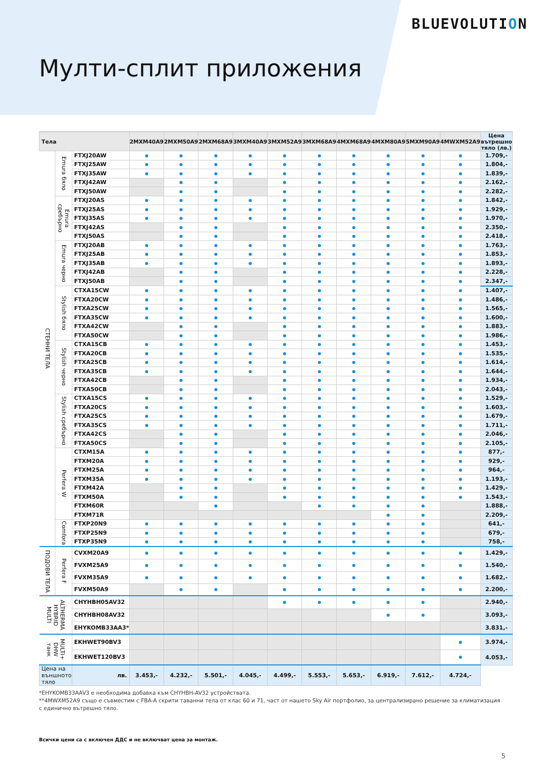BLUEVOLUTION
Мулти-сплит приложения
| Тела | | | 2MXM40A9 | 2MXM50A9 | 2MXM68A9 | 3MXM40A9 | 3MXM52A9 | 3MXM68A9 | 4MXM68A9 | 4MXM80A9 | 5MXM90A9 | 4MWXM52A9 | Цена вътрешно тяло (лв.) |
| --- | --- | --- | --- | --- | --- | --- | --- | --- | --- | --- | --- | --- | --- |
| СТЕННИ ТЕЛА | Emura бяло | FTXJ20AW | | | | | | | | | | | 1.709,- |
| | | FTXJ25AW | | | | | | | | | | | 1.804,- |
| | | FTXJ35AW | | | | | | | | | | | 1.839,- |
| | | FTXJ42AW | | | | | | | | | | | 2.162,- |
| | | FTXJ50AW | | | | | | | | | | | 2.282,- |
| | Emura сребърно | FTXJ20AS | | | | | | | | | | | 1.842,- |
| | | FTXJ25AS | | | | | | | | | | | 1.929,- |
| | | FTXJ35AS | | | | | | | | | | | 1.970,- |
| | | FTXJ42AS | | | | | | | | | | | 2.350,- |
| | | FTXJ50AS | | | | | | | | | | | 2.418,- |
| | Emura черно | FTXJ20AB | | | | | | | | | | | 1.763,- |
| | | FTXJ25AB | | | | | | | | | | | 1.853,- |
| | | FTXJ35AB | | | | | | | | | | | 1.893,- |
| | | FTXJ42AB | | | | | | | | | | | 2.228,- |
| | | FTXJ50AB | | | | | | | | | | | 2.347,- |
| | Stylish бяло | CTXA15CW | | | | | | | | | | | 1.407,- |
| | | FTXA20CW | | | | | | | | | | | 1.486,- |
| | | FTXA25CW | | | | | | | | | | | 1.565,- |
| | | FTXA35CW | | | | | | | | | | | 1.600,- |
| | | FTXA42CW | | | | | | | | | | | 1.883,- |
| | | FTXA50CW | | | | | | | | | | | 1.986,- |
| | Stylish черно | CTXA15CB | | | | | | | | | | | 1.453,- |
| | | FTXA20CB | | | | | | | | | | | 1.535,- |
| | | FTXA25CB | | | | | | | | | | | 1.614,- |
| | | FTXA35CB | | | | | | | | | | | 1.644,- |
| | | FTXA42CB | | | | | | | | | | | 1.934,- |
| | | FTXA50CB | | | | | | | | | | | 2.043,- |
| | Stylish сребърно | CTXA15CS | | | | | | | | | | | 1.529,- |
| | | FTXA20CS | | | | | | | | | | | 1.603,- |
| | | FTXA25CS | | | | | | | | | | | 1.679,- |
| | | FTXA35CS | | | | | | | | | | | 1.711,- |
| | | FTXA42CS | | | | | | | | | | | 2.046,- |
| | | FTXA50CS | | | | | | | | | | | 2.105,- |
| | Perfera W | CTXM15A | | | | | | | | | | | 877,- |
| | | FTXM20A | | | | | | | | | | | 929,- |
| | | FTXM25A | | | | | | | | | | | 964,- |
| | | FTXM35A | | | | | | | | | | | 1.193,- |
| | | FTXM42A | | | | | | | | | | | 1.429,- |
| | | FTXM50A | | | | | | | | | | | 1.543,- |
| | | FTXM60R | | | | | | | | | | | 1.888,- |
| | | FTXM71R | | | | | | | | | | | 2.209,- |
| | Comfora | FTXP20N9 | | | | | | | | | | | 641,- |
| | | FTXP25N9 | | | | | | | | | | | 679,- |
| | | FTXP35N9 | | | | | | | | | | | 758,- |
| ПОДОВИ ТЕЛА | Perfera F | CVXM20A9 | | | | | | | | | | | 1.429,- |
| | | FVXM25A9 | | | | | | | | | | | 1.540,- |
| | | FVXM35A9 | | | | | | | | | | | 1.682,- |
| | | FVXM50A9 | | | | | | | | | | | 2.200,- |
| ALTHERMA HYBRID MULTI | | CHYHBH05AV32 | | | | | | | | | | | 2.940,- |
| | | CHYHBH08AV32 | | | | | | | | | | | 3.093,- |
| | | EHYKOMB33AA3* | | | | | | | | | | | 3.831,- |
| MULTI+ DHW танк | | EKHWET90BV3 | | | | | | | | | | | 3.974,- |
| | | EKHWET120BV3 | | | | | | | | | | | 4.053,- |
| Цена на външното тяло | | лв. | 3.453,- | 4.232,- | 5.501,- | 4.045,- | 4.499,- | 5.553,- | 5.653,- | 6.919,- | 7.612,- | 4.724,- | |
*EHYKOMB33AAV3 е необходима добавка към CHYHBH-AV32 устройствата.
**4MWXM52A9 също е съвместим с FBA-A скрити таванни тела от клас 60 и 71, част от нашето Sky Air портфолио, за централизирано решение за климатизация с единично вътрешно тяло.
Всички цени са с включен ДДС и не включват цена за монтаж.
5